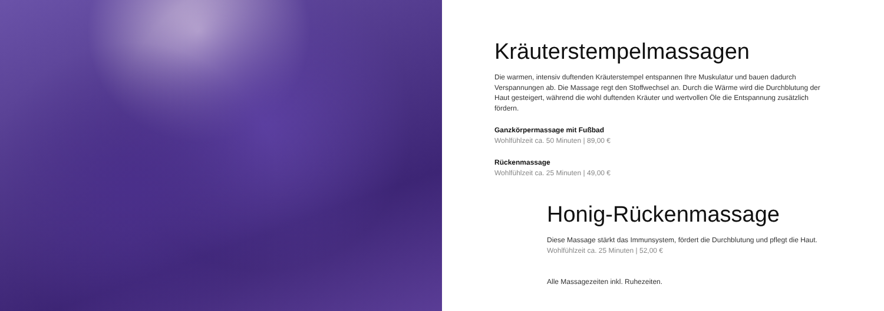Kräuterstempelmassagen
Die warmen, intensiv duftenden Kräuterstempel entspannen Ihre Muskulatur und bauen dadurch Verspannungen ab. Die Massage regt den Stoffwechsel an. Durch die Wärme wird die Durchblutung der Haut gesteigert, während die wohl duftenden Kräuter und wertvollen Öle die Entspannung zusätzlich fördern.
Ganzkörpermassage mit Fußbad
Wohlfühlzeit ca. 50 Minuten | 89,00 €
Rückenmassage
Wohlfühlzeit ca. 25 Minuten | 49,00 €
Honig-Rückenmassage
Diese Massage stärkt das Immunsystem, fördert die Durchblutung und pflegt die Haut.
Wohlfühlzeit ca. 25 Minuten | 52,00 €
Alle Massagezeiten inkl. Ruhezeiten.